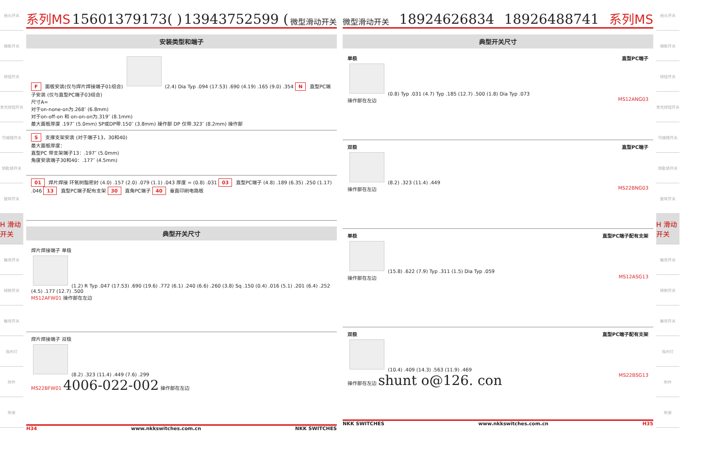摇头开关
翘板开关
按钮开关
发光按钮开关
可编程开关
钥匙锁开关
旋转开关
H 滑动开关
触觉开关
倾斜开关
触觉开关
指示灯
附件
附录
系列MS 15601379173( ) 13943752599 (微型滑动开关
安装类型和端子
F面板安装(仅与焊片焊接端子01组合) (2.4) Dia Typ .094 (17.53) .690 (4.19) .165 (9.0) .354 N 直型PC端子安装 (仅与直型PC端子03组合)
尺寸A=
对于on-none-on为.268″ (6.8mm)
对于on-off-on 和 on-on-on为.319″ (8.1mm)
最大面板厚度 .197″ (5.0mm) SP或DP带.150″ (3.8mm) 操作部 DP 仅带.323″ (8.2mm) 操作部
S支撑支架安装 (对于端子13，30和40)
最大面板厚度：
直型PC 带支架端子13：.197″ (5.0mm)
角度安装端子30和40：.177″ (4.5mm)
01 焊片焊接 环氧树脂密封 (4.0) .157 (2.0) .079 (1.1) .043 厚度 = (0.8) .031 03 直型PC端子 (4.8) .189 (6.35) .250 (1.17) .046 13 直型PC端子配有支架 30 直角PC端子 40 垂直印刷电路板
典型开关尺寸
焊片焊接端子 单极
(1.2) R Typ .047 (17.53) .690 (19.6) .772 (6.1) .240 (6.6) .260 (3.8) Sq .150 (0.4) .016 (5.1) .201 (6.4) .252 (4.5) .177 (12.7) .500
MS12AFW01 操作部在左边
焊片焊接端子 双极
(8.2) .323 (11.4) .449 (7.6) .299
MS22BFW01 4006-022-002 操作部在左边
H34 www.nkkswitches.com.cn NKK SWITCHES
微型滑动开关 18924626834 18926488741 系列MS
典型开关尺寸
单极 直型PC端子
(0.8) Typ .031 (4.7) Typ .185 (12.7) .500 (1.8) Dia Typ .073
操作部在左边 MS12ANG03
双极 直型PC端子
(8.2) .323 (11.4) .449
操作部在左边 MS22BNG03
单极 直型PC端子配有支架
(15.8) .622 (7.9) Typ .311 (1.5) Dia Typ .059
操作部在左边 MS12ASG13
双极 直型PC端子配有支架
(10.4) .409 (14.3) .563 (11.9) .469
操作部在左边 shunt o@126. con MS22BSG13
NKK SWITCHES www.nkkswitches.com.cn H35
摇头开关
翘板开关
按钮开关
发光按钮开关
可编程开关
钥匙锁开关
旋转开关
H 滑动开关
触觉开关
倾斜开关
触觉开关
指示灯
附件
附录